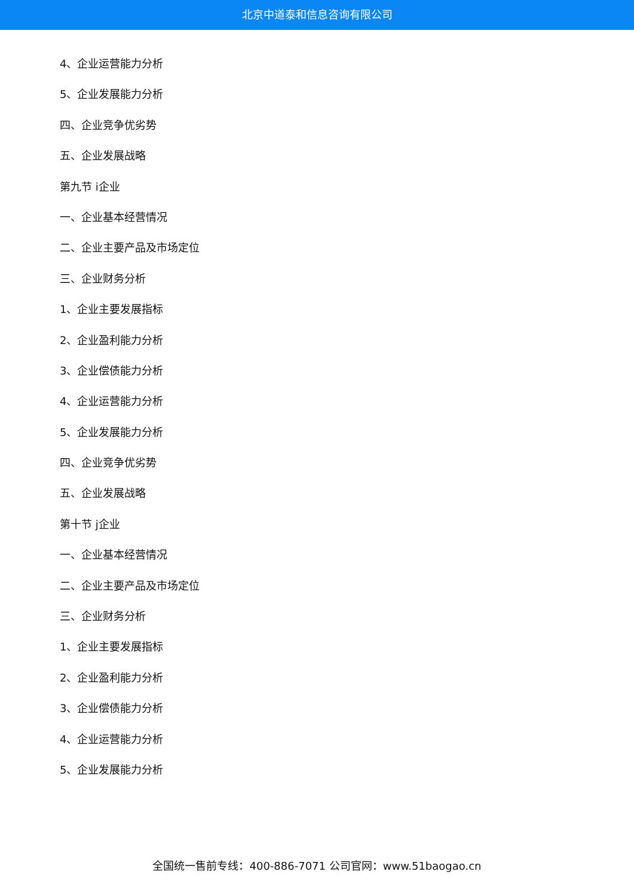北京中道泰和信息咨询有限公司
4、企业运营能力分析
5、企业发展能力分析
四、企业竞争优劣势
五、企业发展战略
第九节 i企业
一、企业基本经营情况
二、企业主要产品及市场定位
三、企业财务分析
1、企业主要发展指标
2、企业盈利能力分析
3、企业偿债能力分析
4、企业运营能力分析
5、企业发展能力分析
四、企业竞争优劣势
五、企业发展战略
第十节 j企业
一、企业基本经营情况
二、企业主要产品及市场定位
三、企业财务分析
1、企业主要发展指标
2、企业盈利能力分析
3、企业偿债能力分析
4、企业运营能力分析
5、企业发展能力分析
全国统一售前专线：400-886-7071 公司官网：www.51baogao.cn